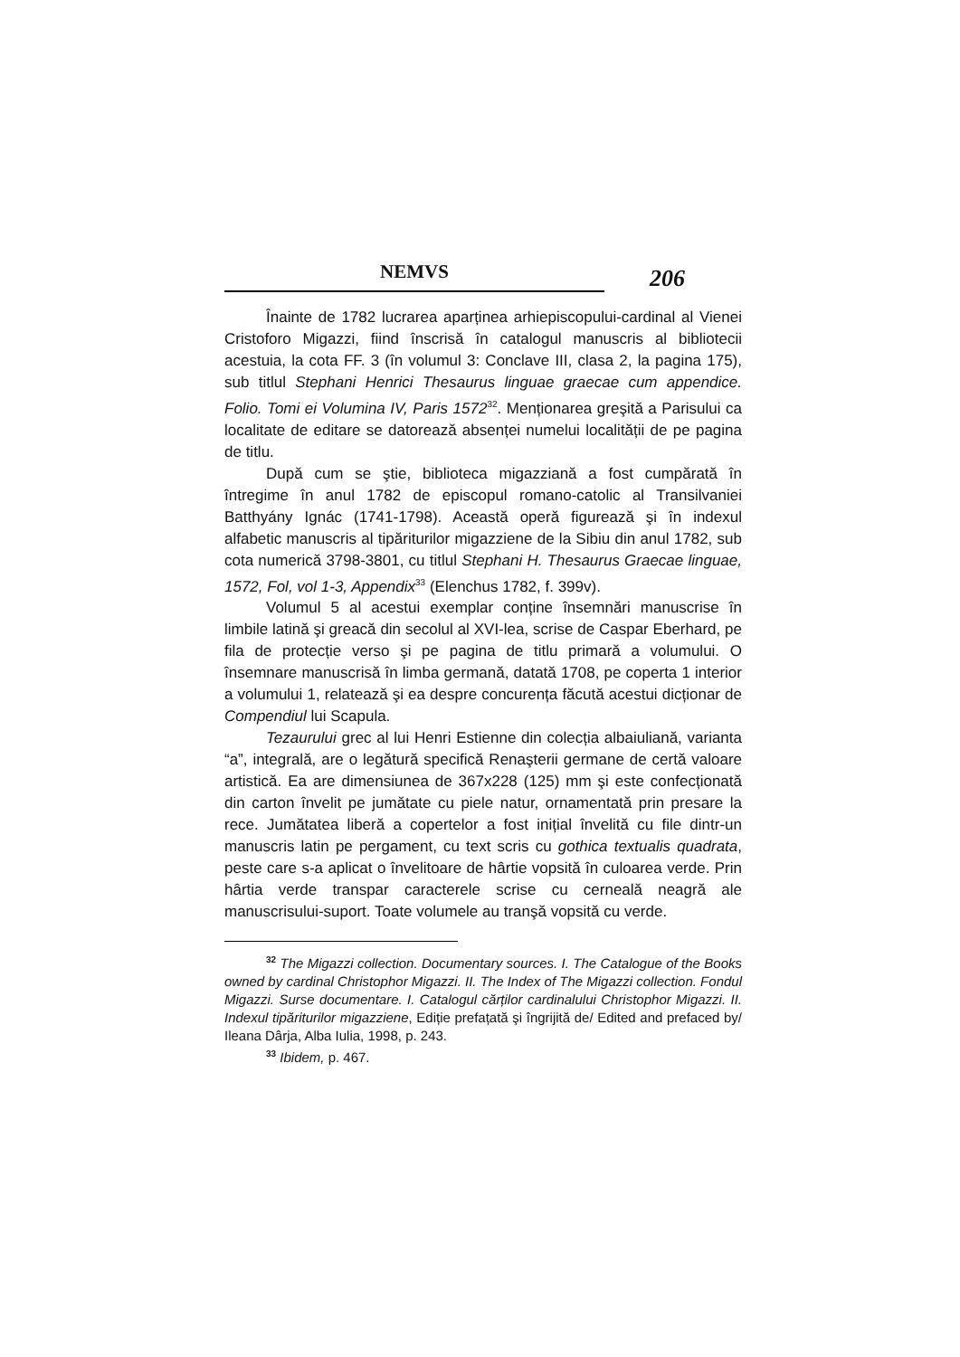NEMVS
206
Înainte de 1782 lucrarea aparținea arhiepiscopului-cardinal al Vienei Cristoforo Migazzi, fiind înscrisă în catalogul manuscris al bibliotecii acestuia, la cota FF. 3 (în volumul 3: Conclave III, clasa 2, la pagina 175), sub titlul Stephani Henrici Thesaurus linguae graecae cum appendice. Folio. Tomi ei Volumina IV, Paris 1572<sup>32</sup>. Menționarea greşită a Parisului ca localitate de editare se datorează absenței numelui localității de pe pagina de titlu.
După cum se ştie, biblioteca migazziană a fost cumpărată în întregime în anul 1782 de episcopul romano-catolic al Transilvaniei Batthyány Ignác (1741-1798). Această operă figurează şi în indexul alfabetic manuscris al tipăriturilor migazziene de la Sibiu din anul 1782, sub cota numerică 3798-3801, cu titlul Stephani H. Thesaurus Graecae linguae, 1572, Fol, vol 1-3, Appendix<sup>33</sup> (Elenchus 1782, f. 399v).
Volumul 5 al acestui exemplar conține însemnări manuscrise în limbile latină şi greacă din secolul al XVI-lea, scrise de Caspar Eberhard, pe fila de protecție verso şi pe pagina de titlu primară a volumului. O însemnare manuscrisă în limba germană, datată 1708, pe coperta 1 interior a volumului 1, relatează şi ea despre concurența făcută acestui dicționar de Compendiul lui Scapula.
Tezaurului grec al lui Henri Estienne din colecția albaiuliană, varianta “a”, integrală, are o legătură specifică Renaşterii germane de certă valoare artistică. Ea are dimensiunea de 367x228 (125) mm şi este confecționată din carton învelit pe jumătate cu piele natur, ornamentată prin presare la rece. Jumătatea liberă a copertelor a fost inițial învelită cu file dintr-un manuscris latin pe pergament, cu text scris cu gothica textualis quadrata, peste care s-a aplicat o învelitoare de hârtie vopsită în culoarea verde. Prin hârtia verde transpar caracterele scrise cu cerneală neagră ale manuscrisului-suport. Toate volumele au tranşă vopsită cu verde.
<sup>32</sup> The Migazzi collection. Documentary sources. I. The Catalogue of the Books owned by cardinal Christophor Migazzi. II. The Index of The Migazzi collection. Fondul Migazzi. Surse documentare. I. Catalogul cărților cardinalului Christophor Migazzi. II. Indexul tipăriturilor migazziene, Ediție prefațată şi îngrijită de/ Edited and prefaced by/ Ileana Dârja, Alba Iulia, 1998, p. 243.
<sup>33</sup> Ibidem, p. 467.